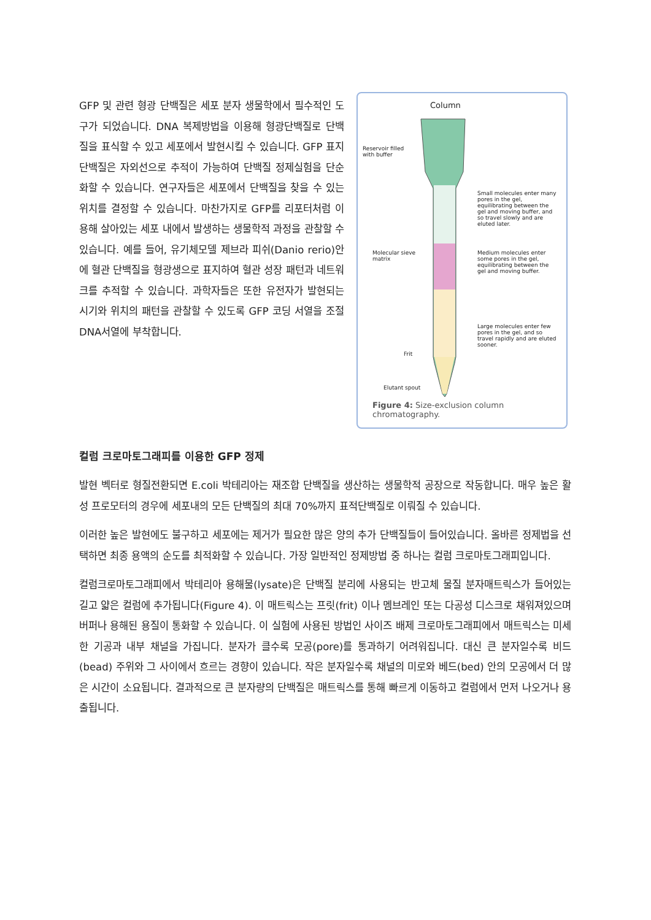GFP 및 관련 형광 단백질은 세포 분자 생물학에서 필수적인 도구가 되었습니다. DNA 복제방법을 이용해 형광단백질로 단백질을 표식할 수 있고 세포에서 발현시킬 수 있습니다. GFP 표지 단백질은 자외선으로 추적이 가능하여 단백질 정제실험을 단순화할 수 있습니다. 연구자들은 세포에서 단백질을 찾을 수 있는 위치를 결정할 수 있습니다. 마찬가지로 GFP를 리포터처럼 이용해 살아있는 세포 내에서 발생하는 생물학적 과정을 관찰할 수 있습니다. 예를 들어, 유기체모델 제브라 피쉬(Danio rerio)안에 혈관 단백질을 형광생으로 표지하여 혈관 성장 패턴과 네트워크를 추적할 수 있습니다. 과학자들은 또한 유전자가 발현되는 시기와 위치의 패턴을 관찰할 수 있도록 GFP 코딩 서열을 조절 DNA서열에 부착합니다.
Column
Reservoir filled
with buffer
Small molecules enter many pores in the gel, equilibrating between the gel and moving buffer, and so travel slowly and are eluted later.
Molecular sieve
matrix
Medium molecules enter some pores in the gel, equilibrating between the gel and moving buffer.
Large molecules enter few pores in the gel, and so travel rapidly and are eluted sooner.
Frit
Elutant spout
Figure 4: Size-exclusion column chromatography.
컬럼 크로마토그래피를 이용한 GFP 정제
발현 벡터로 형질전환되면 E.coli 박테리아는 재조합 단백질을 생산하는 생물학적 공장으로 작동합니다. 매우 높은 활성 프로모터의 경우에 세포내의 모든 단백질의 최대 70%까지 표적단백질로 이뤄질 수 있습니다.
이러한 높은 발현에도 불구하고 세포에는 제거가 필요한 많은 양의 추가 단백질들이 들어있습니다. 올바른 정제법을 선택하면 최종 용액의 순도를 최적화할 수 있습니다. 가장 일반적인 정제방법 중 하나는 컬럼 크로마토그래피입니다.
컬럼크로마토그래피에서 박테리아 용해물(lysate)은 단백질 분리에 사용되는 반고체 물질 분자매트릭스가 들어있는 길고 얇은 컬럼에 추가됩니다(Figure 4). 이 매트릭스는 프릿(frit) 이나 멤브레인 또는 다공성 디스크로 채워져있으며 버퍼나 용해된 용질이 통화할 수 있습니다. 이 실험에 사용된 방법인 사이즈 배제 크로마토그래피에서 매트릭스는 미세한 기공과 내부 채널을 가집니다. 분자가 클수록 모공(pore)를 통과하기 어려워집니다. 대신 큰 분자일수록 비드(bead) 주위와 그 사이에서 흐르는 경향이 있습니다. 작은 분자일수록 채널의 미로와 베드(bed) 안의 모공에서 더 많은 시간이 소요됩니다. 결과적으로 큰 분자량의 단백질은 매트릭스를 통해 빠르게 이동하고 컬럼에서 먼저 나오거나 용출됩니다.